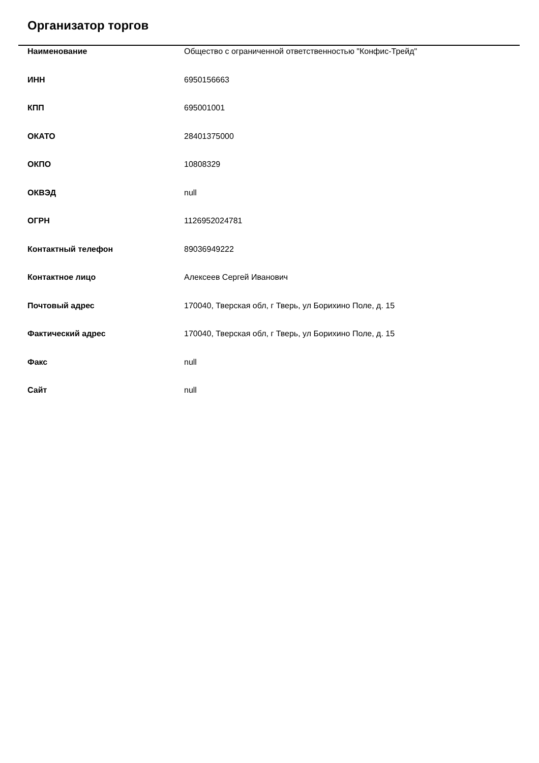Организатор торгов
| Наименование | Общество с ограниченной ответственностью "Конфис-Трейд" |
| ИНН | 6950156663 |
| КПП | 695001001 |
| ОКАТО | 28401375000 |
| ОКПО | 10808329 |
| ОКВЭД | null |
| ОГРН | 1126952024781 |
| Контактный телефон | 89036949222 |
| Контактное лицо | Алексеев Сергей Иванович |
| Почтовый адрес | 170040, Тверская обл, г Тверь, ул Борихино Поле, д. 15 |
| Фактический адрес | 170040, Тверская обл, г Тверь, ул Борихино Поле, д. 15 |
| Факс | null |
| Сайт | null |